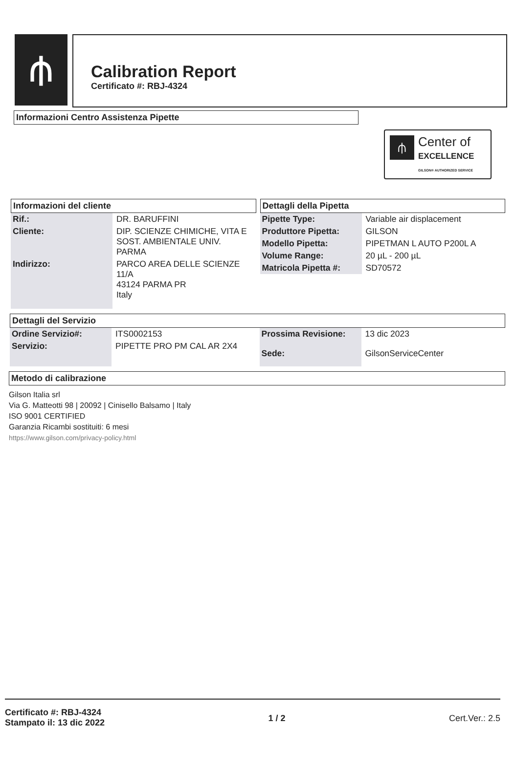⫛
Calibration Report
Certificato #: RBJ-4324
Informazioni Centro Assistenza Pipette
⫛
Center of
EXCELLENCE
GILSON® AUTHORIZED SERVICE
Informazioni del cliente
| Rif.: | DR. BARUFFINI |
| Cliente: | DIP. SCIENZE CHIMICHE, VITA E SOST. AMBIENTALE UNIV. PARMA |
| Indirizzo: | PARCO AREA DELLE SCIENZE 11/A 43124 PARMA PR Italy |
Dettagli della Pipetta
| Pipette Type: | Variable air displacement |
| Produttore Pipetta: | GILSON |
| Modello Pipetta: | PIPETMAN L AUTO P200L A |
| Volume Range: | 20 µL - 200 µL |
| Matricola Pipetta #: | SD70572 |
Dettagli del Servizio
| Ordine Servizio#: | ITS0002153 |
| Servizio: | PIPETTE PRO PM CAL AR 2X4 |
| Prossima Revisione: | 13 dic 2023 |
| Sede: | GilsonServiceCenter |
Metodo di calibrazione
Gilson Italia srl
Via G. Matteotti 98 | 20092 | Cinisello Balsamo | Italy
ISO 9001 CERTIFIED
Garanzia Ricambi sostituiti: 6 mesi
https://www.gilson.com/privacy-policy.html
Certificato #: RBJ-4324
Stampato il: 13 dic 2022
1 / 2 Cert.Ver.: 2.5